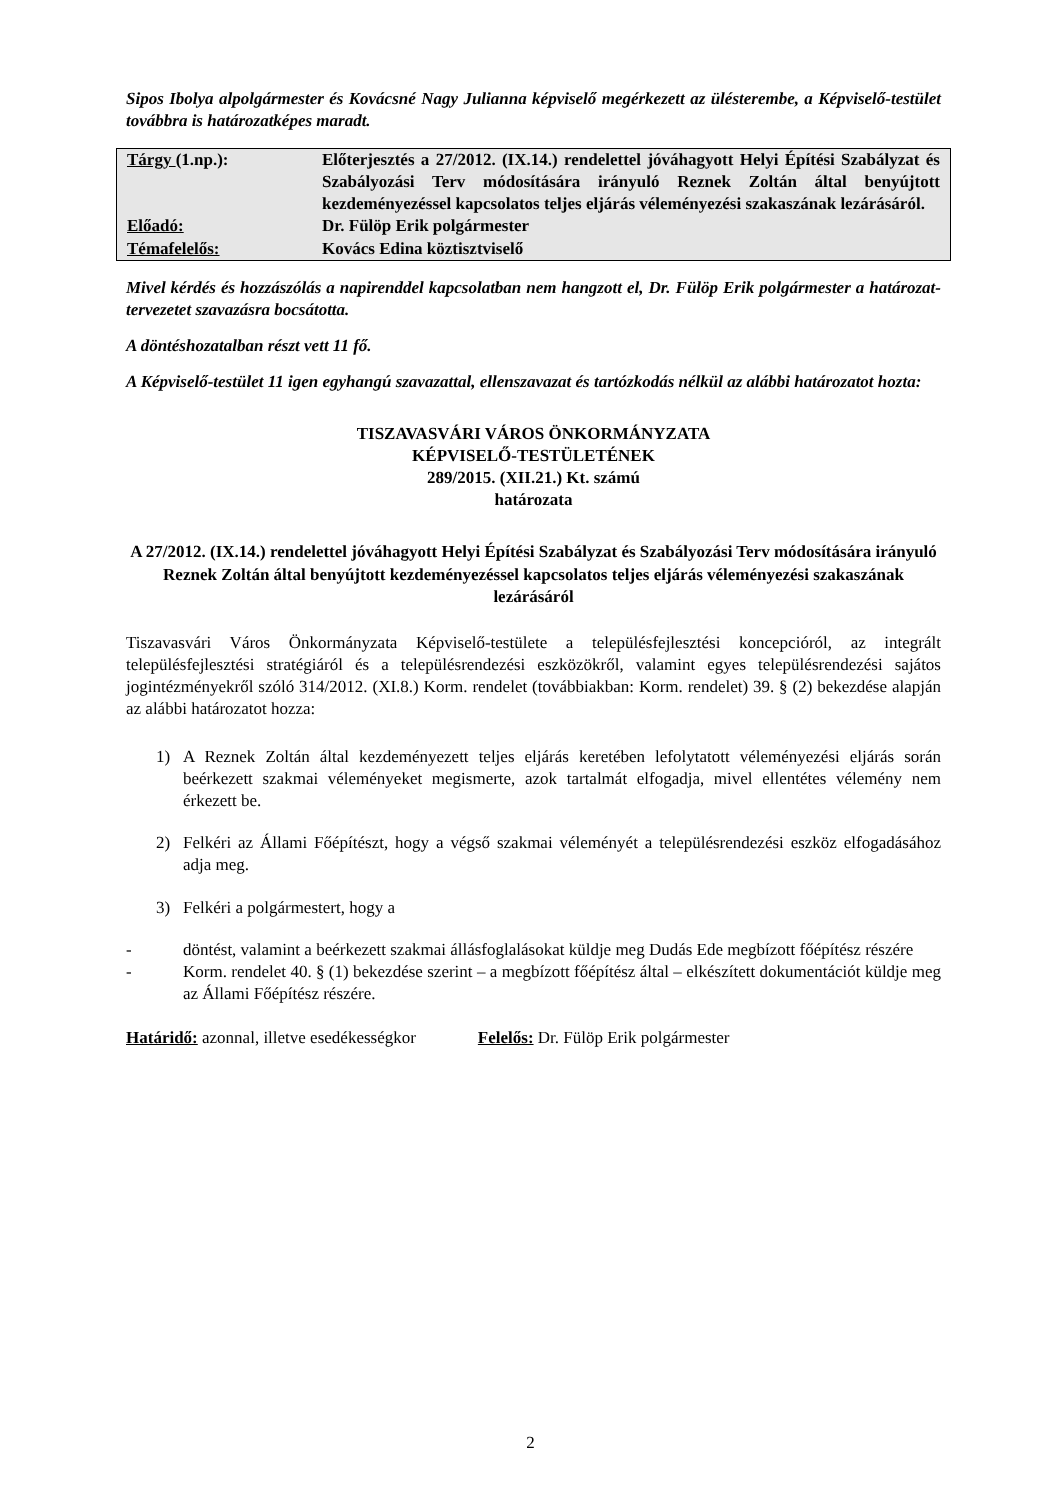Sipos Ibolya alpolgármester és Kovácsné Nagy Julianna képviselő megérkezett az ülésterembe, a Képviselő-testület továbbra is határozatképes maradt.
| Tárgy (1.np.): | Előterjesztés a 27/2012. (IX.14.) rendelettel jóváhagyott Helyi Építési Szabályzat és Szabályozási Terv módosítására irányuló Reznek Zoltán által benyújtott kezdeményezéssel kapcsolatos teljes eljárás véleményezési szakaszának lezárásáról. |
| Előadó: | Dr. Fülöp Erik polgármester |
| Témafelelős: | Kovács Edina köztisztviselő |
Mivel kérdés és hozzászólás a napirenddel kapcsolatban nem hangzott el, Dr. Fülöp Erik polgármester a határozat-tervezetet szavazásra bocsátotta.
A döntéshozatalban részt vett 11 fő.
A Képviselő-testület 11 igen egyhangú szavazattal, ellenszavazat és tartózkodás nélkül az alábbi határozatot hozta:
TISZAVASVÁRI VÁROS ÖNKORMÁNYZATA
KÉPVISELŐ-TESTÜLETÉNEK
289/2015. (XII.21.) Kt. számú
határozata
A 27/2012. (IX.14.) rendelettel jóváhagyott Helyi Építési Szabályzat és Szabályozási Terv módosítására irányuló Reznek Zoltán által benyújtott kezdeményezéssel kapcsolatos teljes eljárás véleményezési szakaszának lezárásáról
Tiszavasvári Város Önkormányzata Képviselő-testülete a településfejlesztési koncepcióról, az integrált településfejlesztési stratégiáról és a településrendezési eszközökről, valamint egyes településrendezési sajátos jogintézményekről szóló 314/2012. (XI.8.) Korm. rendelet (továbbiakban: Korm. rendelet) 39. § (2) bekezdése alapján az alábbi határozatot hozza:
1) A Reznek Zoltán által kezdeményezett teljes eljárás keretében lefolytatott véleményezési eljárás során beérkezett szakmai véleményeket megismerte, azok tartalmát elfogadja, mivel ellentétes vélemény nem érkezett be.
2) Felkéri az Állami Főépítészt, hogy a végső szakmai véleményét a településrendezési eszköz elfogadásához adja meg.
3) Felkéri a polgármestert, hogy a
- döntést, valamint a beérkezett szakmai állásfoglalásokat küldje meg Dudás Ede megbízott főépítész részére
- Korm. rendelet 40. § (1) bekezdése szerint – a megbízott főépítész által – elkészített dokumentációt küldje meg az Állami Főépítész részére.
Határidő: azonnal, illetve esedékességkor Felelős: Dr. Fülöp Erik polgármester
2